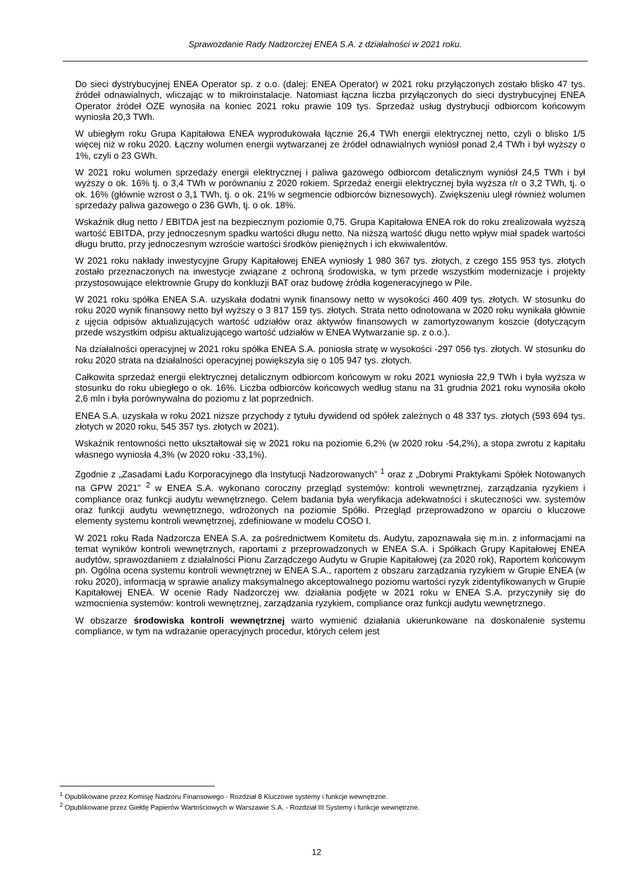Sprawozdanie Rady Nadzorczej ENEA S.A. z działalności w 2021 roku.
Do sieci dystrybucyjnej ENEA Operator sp. z o.o. (dalej: ENEA Operator) w 2021 roku przyłączonych zostało blisko 47 tys. źródeł odnawialnych, wliczając w to mikroinstalacje. Natomiast łączna liczba przyłączonych do sieci dystrybucyjnej ENEA Operator źródeł OZE wynosiła na koniec 2021 roku prawie 109 tys. Sprzedaż usług dystrybucji odbiorcom końcowym wyniosła 20,3 TWh.
W ubiegłym roku Grupa Kapitałowa ENEA wyprodukowała łącznie 26,4 TWh energii elektrycznej netto, czyli o blisko 1/5 więcej niż w roku 2020. Łączny wolumen energii wytwarzanej ze źródeł odnawialnych wyniósł ponad 2,4 TWh i był wyższy o 1%, czyli o 23 GWh.
W 2021 roku wolumen sprzedaży energii elektrycznej i paliwa gazowego odbiorcom detalicznym wyniósł 24,5 TWh i był wyższy o ok. 16% tj. o 3,4 TWh w porównaniu z 2020 rokiem. Sprzedaż energii elektrycznej była wyższa r/r o 3,2 TWh, tj. o ok. 16% (głównie wzrost o 3,1 TWh, tj. o ok. 21% w segmencie odbiorców biznesowych). Zwiększeniu uległ również wolumen sprzedaży paliwa gazowego o 236 GWh, tj. o ok. 18%.
Wskaźnik dług netto / EBITDA jest na bezpiecznym poziomie 0,75. Grupa Kapitałowa ENEA rok do roku zrealizowała wyższą wartość EBITDA, przy jednoczesnym spadku wartości długu netto. Na niższą wartość długu netto wpływ miał spadek wartości długu brutto, przy jednoczesnym wzroście wartości środków pieniężnych i ich ekwiwalentów.
W 2021 roku nakłady inwestycyjne Grupy Kapitałowej ENEA wyniosły 1 980 367 tys. złotych, z czego 155 953 tys. złotych zostało przeznaczonych na inwestycje związane z ochroną środowiska, w tym przede wszystkim modernizacje i projekty przystosowujące elektrownie Grupy do konkluzji BAT oraz budowę źródła kogeneracyjnego w Pile.
W 2021 roku spółka ENEA S.A. uzyskała dodatni wynik finansowy netto w wysokości 460 409 tys. złotych. W stosunku do roku 2020 wynik finansowy netto był wyższy o 3 817 159 tys. złotych. Strata netto odnotowana w 2020 roku wynikała głównie z ujęcia odpisów aktualizujących wartość udziałów oraz aktywów finansowych w zamortyzowanym koszcie (dotyczącym przede wszystkim odpisu aktualizującego wartość udziałów w ENEA Wytwarzanie sp. z o.o.).
Na działalności operacyjnej w 2021 roku spółka ENEA S.A. poniosła stratę w wysokości -297 056 tys. złotych. W stosunku do roku 2020 strata na działalności operacyjnej powiększyła się o 105 947 tys. złotych.
Całkowita sprzedaż energii elektrycznej detalicznym odbiorcom końcowym w roku 2021 wyniosła 22,9 TWh i była wyższa w stosunku do roku ubiegłego o ok. 16%. Liczba odbiorców końcowych według stanu na 31 grudnia 2021 roku wynosiła około 2,6 mln i była porównywalna do poziomu z lat poprzednich.
ENEA S.A. uzyskała w roku 2021 niższe przychody z tytułu dywidend od spółek zależnych o 48 337 tys. złotych (593 694 tys. złotych w 2020 roku, 545 357 tys. złotych w 2021).
Wskaźnik rentowności netto ukształtował się w 2021 roku na poziomie 6,2% (w 2020 roku -54,2%), a stopa zwrotu z kapitału własnego wyniosła 4,3% (w 2020 roku -33,1%).
Zgodnie z „Zasadami Ładu Korporacyjnego dla Instytucji Nadzorowanych” <sup>1</sup> oraz z „Dobrymi Praktykami Spółek Notowanych na GPW 2021” <sup>2</sup> w ENEA S.A. wykonano coroczny przegląd systemów: kontroli wewnętrznej, zarządzania ryzykiem i compliance oraz funkcji audytu wewnętrznego. Celem badania była weryfikacja adekwatności i skuteczności ww. systemów oraz funkcji audytu wewnętrznego, wdrożonych na poziomie Spółki. Przegląd przeprowadzono w oparciu o kluczowe elementy systemu kontroli wewnętrznej, zdefiniowane w modelu COSO I.
W 2021 roku Rada Nadzorcza ENEA S.A. za pośrednictwem Komitetu ds. Audytu, zapoznawała się m.in. z informacjami na temat wyników kontroli wewnętrznych, raportami z przeprowadzonych w ENEA S.A. i Spółkach Grupy Kapitałowej ENEA audytów, sprawozdaniem z działalności Pionu Zarządczego Audytu w Grupie Kapitałowej (za 2020 rok), Raportem końcowym pn. Ogólna ocena systemu kontroli wewnętrznej w ENEA S.A., raportem z obszaru zarządzania ryzykiem w Grupie ENEA (w roku 2020), informacją w sprawie analizy maksymalnego akceptowalnego poziomu wartości ryzyk zidentyfikowanych w Grupie Kapitałowej ENEA. W ocenie Rady Nadzorczej ww. działania podjęte w 2021 roku w ENEA S.A. przyczyniły się do wzmocnienia systemów: kontroli wewnętrznej, zarządzania ryzykiem, compliance oraz funkcji audytu wewnętrznego.
W obszarze środowiska kontroli wewnętrznej warto wymienić działania ukierunkowane na doskonalenie systemu compliance, w tym na wdrażanie operacyjnych procedur, których celem jest
<sup>1</sup> Opublikowane przez Komisję Nadzoru Finansowego - Rozdział 8 Kluczowe systemy i funkcje wewnętrzne.
<sup>2</sup> Opublikowane przez Giełdę Papierów Wartościowych w Warszawie S.A. - Rozdział III Systemy i funkcje wewnętrzne.
12